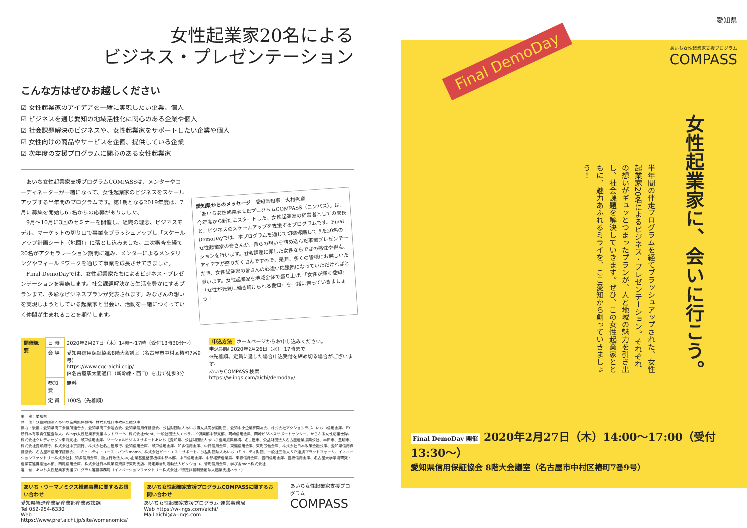女性起業家20名による
ビジネス・プレゼンテーション
こんな方はぜひお越しください
☑ 女性起業家のアイデアを一緒に実現したい企業、個人
☑ ビジネスを通じ愛知の地域活性化に関心のある企業や個人
☑ 社会課題解決のビジネスや、女性起業家をサポートしたい企業や個人
☑ 女性向けの商品やサービスを企画、提供している企業
☑ 次年度の支援プログラムに関心のある女性起業家
　あいち女性起業家支援プログラムCOMPASSは、メンターやコーディネーターが一緒になって、女性起業家のビジネスをスケールアップする半年間のプログラムです。第1期となる2019年度は、7月に募集を開始し65名からの応募がありました。
　9月～10月に3回のセミナーを開催し、組織の理念、ビジネスモデル、マーケットの切り口で事業をブラッシュアップし「スケールアップ計画シート（地図）」に落とし込みました。二次審査を経て20名がアクセラレーション期間に進み、メンターによるメンタリングやフィールドワークを通じて事業を成長させてきました。
　Final DemoDayでは、女性起業家たちによるビジネス・プレゼンテーションを実施します。社会課題解決から生活を豊かにするプランまで、多彩なビジネスプランが発表されます。みなさんの想いを実現しようとしている起業家と出会い、活動を一緒につくっていく仲間が生まれることを期待します。
愛知県からのメッセージ　愛知県知事　大村秀章
「あいち女性起業家支援プログラムCOMPASS（コンパス）」は、今年度から新たにスタートした、女性起業家の経営者としての成長と、ビジネスのスケールアップを支援するプログラムです。Final DemoDayでは、本プログラムを通じて切磋琢磨してきた20名の女性起業家の皆さんが、自らの想いを詰め込んだ事業プレゼンテーションを行います。社会課題に即した女性ならではの感性や視点、アイデアが盛りだくさんですので、是非、多くの皆様にお越しいただき、女性起業家の皆さんの心強い応援団になっていただければと思います。女性起業家を地域全体で盛り上げ、「女性が輝く愛知」「女性が元気に働き続けられる愛知」を一緒に創っていきましょう！
| 開催概要 | 日 時 | 2020年2月27日（木）14時～17時（受付13時30分～） |
| | 会 場 | 愛知県信用保証協会8階大会議室（名古屋市中村区椿町7番9号） https://www.cgc-aichi.or.jp/ JR名古屋駅太閤通口（新幹線・西口）を出て徒歩3分 |
| | 参加費 | 無料 |
| | 定 員 | 100名（先着順） |
申込方法 ホームページからお申し込みください。
申込期限 2020年2月26日（水） 17時まで
※先着順。定員に達した場合申込受付を締め切る場合がございます。
あいちCOMPASS 検索
https://w-ings.com/aichi/demoday/
主　催：愛知県
共　催：公益財団法人あいち産業振興機構、株式会社日本政策金融公庫
協力・後援：愛知県商工会議所連合会、愛知県商工会連合会、愛知県信用保証協会、公益財団法人あいち男女共同参画財団、愛知中小企業家同友会、株式会社アクションラボ、いちい信用金庫、EY新日本有限責任監査法人、Wings女性起業家支援ネットワーク、株式会社eight、一般社団法人エメラルド倶楽部中部支部、岡崎信用金庫、岡崎ビジネスサポートセンター、からふる女性応援士隊、株式会社クレディセゾン東海支社、瀬戸信用金庫、ソーシャルビジネスサポートあいち【愛知県、公益財団法人あいち産業振興機構、名古屋市、公益財団法人名古屋産業振興公社、半田市、豊明市、株式会社愛知銀行、株式会社中京銀行、株式会社名古屋銀行、愛知信用金庫、瀬戸信用金庫、知多信用金庫、中日信用金庫、東濃信用金庫、東海労働金庫、株式会社日本政策金融公庫、愛知県信用保証協会、名古屋市信用保証協会、コミュニティ・ユース・バンクmomo、株式会社ビー・エス・サポート、公益財団法人あいちコミュニティ財団、一般社団法人ＳＲ連携プラットフォーム、イノベーションファクトリー株式会社】、知多信用金庫、独立行政法人中小企業基盤整備機構中部本部、中日信用金庫、中部経済産業局、東春信用金庫、豊田信用金庫、豊橋信用金庫、名古屋大学学術研究・産学官連携推進本部、西尾信用金庫、株式会社日本政策投資銀行東海支店、特定非営利活動法人ビタショコ、碧海信用金庫、学び舎mom株式会社
運　営：あいち女性起業家支援プログラム運営事務局（イノベーションファクトリー株式会社／特定非営利活動法人起業支援ネット）
あいち・ウーマノミクス推進事業に関するお問い合わせ
愛知県経済産業局産業部産業政策課
Tel 052-954-6330
Web https://www.pref.aichi.jp/site/womenomics/
あいち女性起業家支援プログラムCOMPASSに関するお問い合わせ
あいち女性起業家支援プログラム 運営事務局
Web https://w-ings.com/aichi/
Mail aichi@w-ings.com
あいち女性起業家支援プログラム
COMPASS
Final DemoDay
愛知県
あいち女性起業家支援プログラム
COMPASS
女性起業家に、会いに行こう。
半年間の伴走プログラムを経てブラッシュアップされた、女性起業家20名によるビジネス・プレゼンテーション。それぞれの想いがギュッとつまったプランが、人と地域の魅力を引き出し、社会課題を解決していきます。ぜひ、この女性起業家とともに、魅力あふれるミライを、ここ愛知から創っていきましょう！
Final DemoDay 開催 2020年2月27日（木）14:00～17:00（受付13:30～）
愛知県信用保証協会 8階大会議室（名古屋市中村区椿町7番9号）